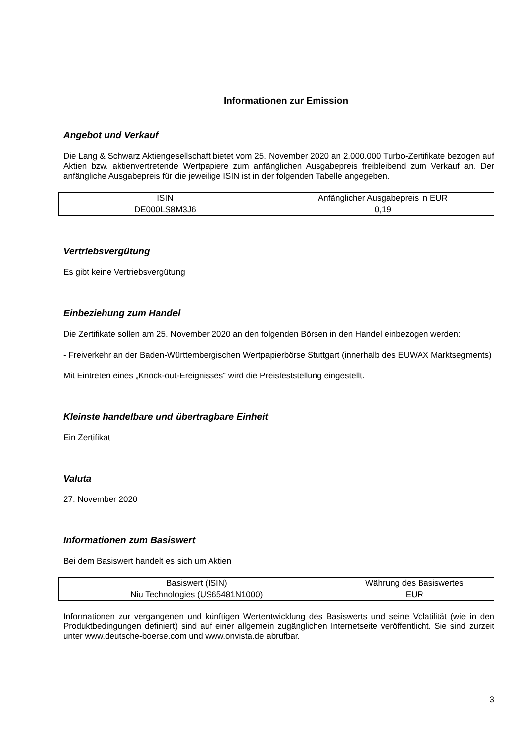Informationen zur Emission
Angebot und Verkauf
Die Lang & Schwarz Aktiengesellschaft bietet vom 25. November 2020 an 2.000.000 Turbo-Zertifikate bezogen auf Aktien bzw. aktienvertretende Wertpapiere zum anfänglichen Ausgabepreis freibleibend zum Verkauf an. Der anfängliche Ausgabepreis für die jeweilige ISIN ist in der folgenden Tabelle angegeben.
| ISIN | Anfänglicher Ausgabepreis in EUR |
| DE000LS8M3J6 | 0,19 |
Vertriebsvergütung
Es gibt keine Vertriebsvergütung
Einbeziehung zum Handel
Die Zertifikate sollen am 25. November 2020 an den folgenden Börsen in den Handel einbezogen werden:
- Freiverkehr an der Baden-Württembergischen Wertpapierbörse Stuttgart (innerhalb des EUWAX Marktsegments)
Mit Eintreten eines „Knock-out-Ereignisses“ wird die Preisfeststellung eingestellt.
Kleinste handelbare und übertragbare Einheit
Ein Zertifikat
Valuta
27. November 2020
Informationen zum Basiswert
Bei dem Basiswert handelt es sich um Aktien
| Basiswert (ISIN) | Währung des Basiswertes |
| Niu Technologies (US65481N1000) | EUR |
Informationen zur vergangenen und künftigen Wertentwicklung des Basiswerts und seine Volatilität (wie in den Produktbedingungen definiert) sind auf einer allgemein zugänglichen Internetseite veröffentlicht. Sie sind zurzeit unter www.deutsche-boerse.com und www.onvista.de abrufbar.
3